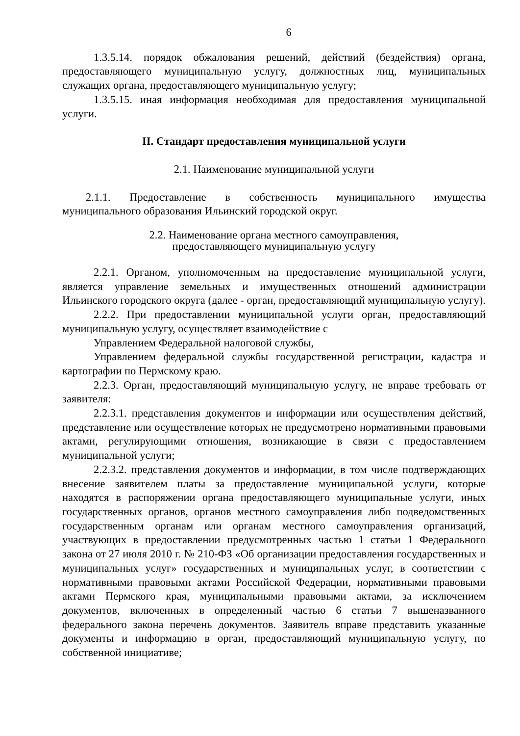6
1.3.5.14. порядок обжалования решений, действий (бездействия) органа, предоставляющего муниципальную услугу, должностных лиц, муниципальных служащих органа, предоставляющего муниципальную услугу;
1.3.5.15. иная информация необходимая для предоставления муниципальной услуги.
II. Стандарт предоставления муниципальной услуги
2.1. Наименование муниципальной услуги
2.1.1. Предоставление в собственность муниципального имущества муниципального образования Ильинский городской округ.
2.2. Наименование органа местного самоуправления,
предоставляющего муниципальную услугу
2.2.1. Органом, уполномоченным на предоставление муниципальной услуги, является управление земельных и имущественных отношений администрации Ильинского городского округа (далее - орган, предоставляющий муниципальную услугу).
2.2.2. При предоставлении муниципальной услуги орган, предоставляющий муниципальную услугу, осуществляет взаимодействие с
Управлением Федеральной налоговой службы,
Управлением федеральной службы государственной регистрации, кадастра и картографии по Пермскому краю.
2.2.3. Орган, предоставляющий муниципальную услугу, не вправе требовать от заявителя:
2.2.3.1. представления документов и информации или осуществления действий, представление или осуществление которых не предусмотрено нормативными правовыми актами, регулирующими отношения, возникающие в связи с предоставлением муниципальной услуги;
2.2.3.2. представления документов и информации, в том числе подтверждающих внесение заявителем платы за предоставление муниципальной услуги, которые находятся в распоряжении органа предоставляющего муниципальные услуги, иных государственных органов, органов местного самоуправления либо подведомственных государственным органам или органам местного самоуправления организаций, участвующих в предоставлении предусмотренных частью 1 статьи 1 Федерального закона от 27 июля 2010 г. № 210-ФЗ «Об организации предоставления государственных и муниципальных услуг» государственных и муниципальных услуг, в соответствии с нормативными правовыми актами Российской Федерации, нормативными правовыми актами Пермского края, муниципальными правовыми актами, за исключением документов, включенных в определенный частью 6 статьи 7 вышеназванного федерального закона перечень документов. Заявитель вправе представить указанные документы и информацию в орган, предоставляющий муниципальную услугу, по собственной инициативе;